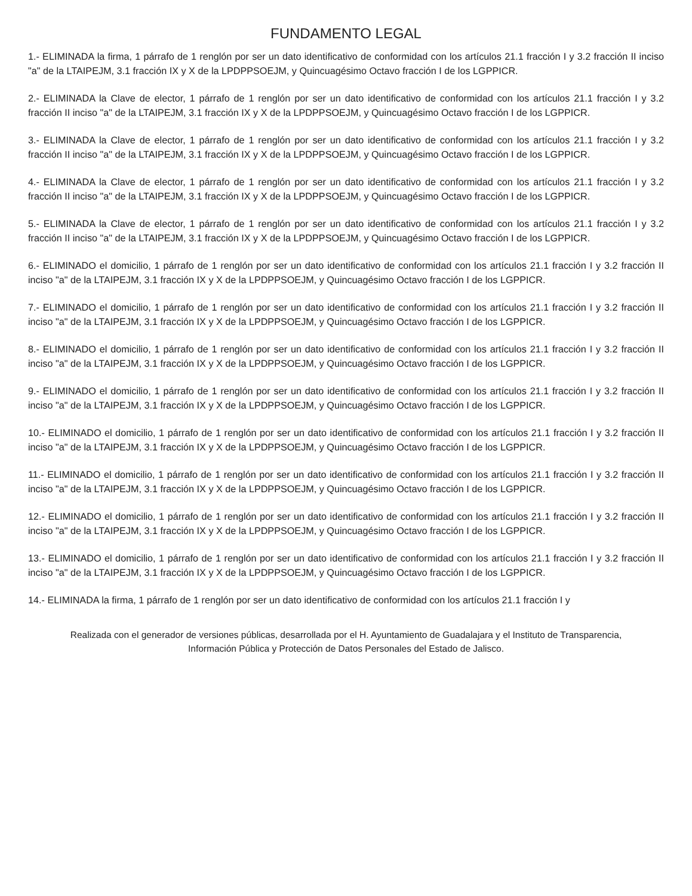FUNDAMENTO LEGAL
1.- ELIMINADA la firma, 1 párrafo de 1 renglón por ser un dato identificativo de conformidad con los artículos 21.1 fracción I y 3.2 fracción II inciso "a" de la LTAIPEJM, 3.1 fracción IX y X de la LPDPPSOEJM, y Quincuagésimo Octavo fracción I de los LGPPICR.
2.- ELIMINADA la Clave de elector, 1 párrafo de 1 renglón por ser un dato identificativo de conformidad con los artículos 21.1 fracción I y 3.2 fracción II inciso "a" de la LTAIPEJM, 3.1 fracción IX y X de la LPDPPSOEJM, y Quincuagésimo Octavo fracción I de los LGPPICR.
3.- ELIMINADA la Clave de elector, 1 párrafo de 1 renglón por ser un dato identificativo de conformidad con los artículos 21.1 fracción I y 3.2 fracción II inciso "a" de la LTAIPEJM, 3.1 fracción IX y X de la LPDPPSOEJM, y Quincuagésimo Octavo fracción I de los LGPPICR.
4.- ELIMINADA la Clave de elector, 1 párrafo de 1 renglón por ser un dato identificativo de conformidad con los artículos 21.1 fracción I y 3.2 fracción II inciso "a" de la LTAIPEJM, 3.1 fracción IX y X de la LPDPPSOEJM, y Quincuagésimo Octavo fracción I de los LGPPICR.
5.- ELIMINADA la Clave de elector, 1 párrafo de 1 renglón por ser un dato identificativo de conformidad con los artículos 21.1 fracción I y 3.2 fracción II inciso "a" de la LTAIPEJM, 3.1 fracción IX y X de la LPDPPSOEJM, y Quincuagésimo Octavo fracción I de los LGPPICR.
6.- ELIMINADO el domicilio, 1 párrafo de 1 renglón por ser un dato identificativo de conformidad con los artículos 21.1 fracción I y 3.2 fracción II inciso "a" de la LTAIPEJM, 3.1 fracción IX y X de la LPDPPSOEJM, y Quincuagésimo Octavo fracción I de los LGPPICR.
7.- ELIMINADO el domicilio, 1 párrafo de 1 renglón por ser un dato identificativo de conformidad con los artículos 21.1 fracción I y 3.2 fracción II inciso "a" de la LTAIPEJM, 3.1 fracción IX y X de la LPDPPSOEJM, y Quincuagésimo Octavo fracción I de los LGPPICR.
8.- ELIMINADO el domicilio, 1 párrafo de 1 renglón por ser un dato identificativo de conformidad con los artículos 21.1 fracción I y 3.2 fracción II inciso "a" de la LTAIPEJM, 3.1 fracción IX y X de la LPDPPSOEJM, y Quincuagésimo Octavo fracción I de los LGPPICR.
9.- ELIMINADO el domicilio, 1 párrafo de 1 renglón por ser un dato identificativo de conformidad con los artículos 21.1 fracción I y 3.2 fracción II inciso "a" de la LTAIPEJM, 3.1 fracción IX y X de la LPDPPSOEJM, y Quincuagésimo Octavo fracción I de los LGPPICR.
10.- ELIMINADO el domicilio, 1 párrafo de 1 renglón por ser un dato identificativo de conformidad con los artículos 21.1 fracción I y 3.2 fracción II inciso "a" de la LTAIPEJM, 3.1 fracción IX y X de la LPDPPSOEJM, y Quincuagésimo Octavo fracción I de los LGPPICR.
11.- ELIMINADO el domicilio, 1 párrafo de 1 renglón por ser un dato identificativo de conformidad con los artículos 21.1 fracción I y 3.2 fracción II inciso "a" de la LTAIPEJM, 3.1 fracción IX y X de la LPDPPSOEJM, y Quincuagésimo Octavo fracción I de los LGPPICR.
12.- ELIMINADO el domicilio, 1 párrafo de 1 renglón por ser un dato identificativo de conformidad con los artículos 21.1 fracción I y 3.2 fracción II inciso "a" de la LTAIPEJM, 3.1 fracción IX y X de la LPDPPSOEJM, y Quincuagésimo Octavo fracción I de los LGPPICR.
13.- ELIMINADO el domicilio, 1 párrafo de 1 renglón por ser un dato identificativo de conformidad con los artículos 21.1 fracción I y 3.2 fracción II inciso "a" de la LTAIPEJM, 3.1 fracción IX y X de la LPDPPSOEJM, y Quincuagésimo Octavo fracción I de los LGPPICR.
14.- ELIMINADA la firma, 1 párrafo de 1 renglón por ser un dato identificativo de conformidad con los artículos 21.1 fracción I y
Realizada con el generador de versiones públicas, desarrollada por el H. Ayuntamiento de Guadalajara y el Instituto de Transparencia, Información Pública y Protección de Datos Personales del Estado de Jalisco.